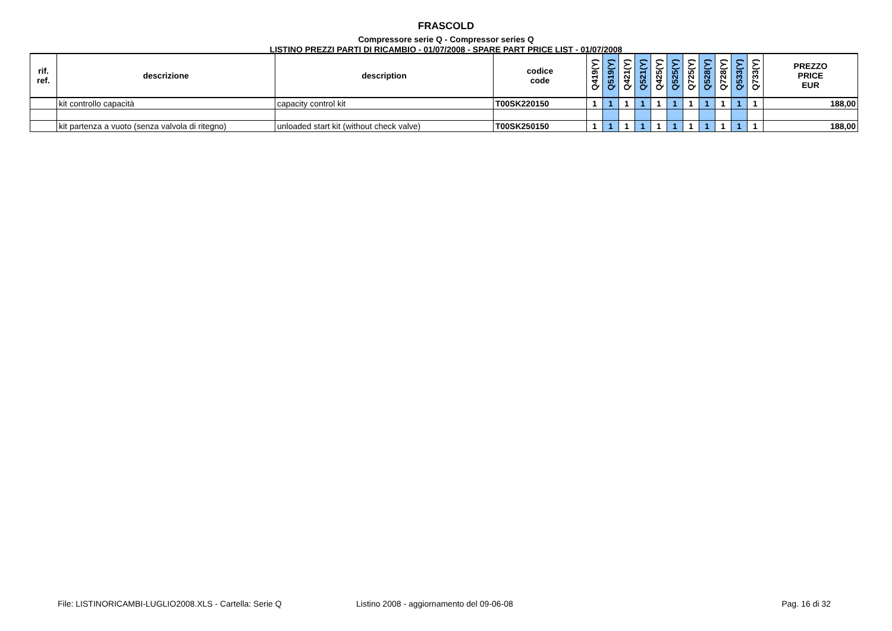FRASCOLD
Compressore serie Q - Compressor series Q
LISTINO PREZZI PARTI DI RICAMBIO - 01/07/2008 - SPARE PART PRICE LIST - 01/07/2008
| rif. ref. | descrizione | description | codice code | Q419(Y) | Q519(Y) | Q421(Y) | Q521(Y) | Q425(Y) | Q525(Y) | Q725(Y) | Q528(Y) | Q728(Y) | Q533(Y) | Q733(Y) | PREZZO PRICE EUR |
| --- | --- | --- | --- | --- | --- | --- | --- | --- | --- | --- | --- | --- | --- | --- | --- |
| | kit controllo capacità | capacity control kit | T00SK220150 | 1 | 1 | 1 | 1 | 1 | 1 | 1 | 1 | 1 | 1 | 1 | 188,00 |
| | kit partenza a vuoto (senza valvola di ritegno) | unloaded start kit (without check valve) | T00SK250150 | 1 | 1 | 1 | 1 | 1 | 1 | 1 | 1 | 1 | 1 | 1 | 188,00 |
File: LISTINORICAMBI-LUGLIO2008.XLS - Cartella: Serie Q Listino 2008 - aggiornamento del 09-06-08 Pag. 16 di 32